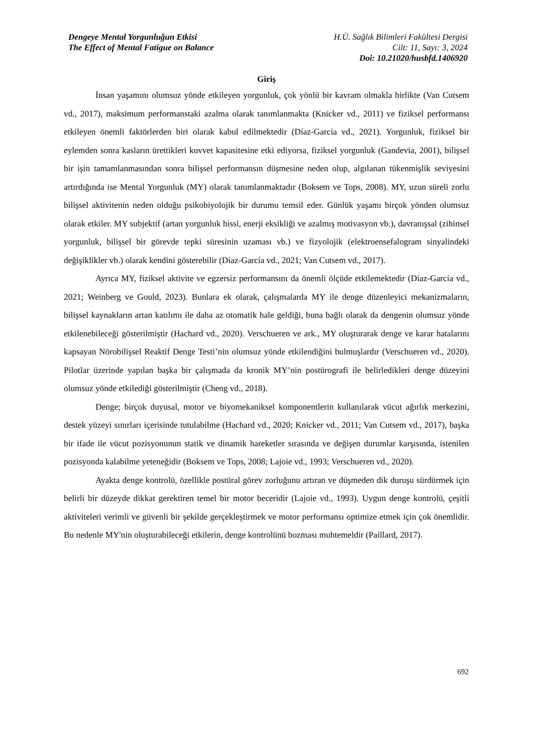Dengeye Mental Yorgunluğun Etkisi
The Effect of Mental Fatigue on Balance
H.Ü. Sağlık Bilimleri Fakültesi Dergisi
Cilt: 11, Sayı: 3, 2024
Doi: 10.21020/husbfd.1406920
Giriş
İnsan yaşamını olumsuz yönde etkileyen yorgunluk, çok yönlü bir kavram olmakla birlikte (Van Cutsem vd., 2017), maksimum performanstaki azalma olarak tanımlanmakta (Knicker vd., 2011) ve fiziksel performansı etkileyen önemli faktörlerden biri olarak kabul edilmektedir (Díaz-García vd., 2021). Yorgunluk, fiziksel bir eylemden sonra kasların ürettikleri kuvvet kapasitesine etki ediyorsa, fiziksel yorgunluk (Gandevia, 2001), bilişsel bir işin tamamlanmasından sonra bilişsel performansın düşmesine neden olup, algılanan tükenmişlik seviyesini artırdığında ise Mental Yorgunluk (MY) olarak tanımlanmaktadır (Boksem ve Tops, 2008). MY, uzun süreli zorlu bilişsel aktivitenin neden olduğu psikobiyolojik bir durumu temsil eder. Günlük yaşamı birçok yönden olumsuz olarak etkiler. MY subjektif (artan yorgunluk hissi, enerji eksikliği ve azalmış motivasyon vb.), davranışsal (zihinsel yorgunluk, bilişsel bir görevde tepki süresinin uzaması vb.) ve fizyolojik (elektroensefalogram sinyalindeki değişiklikler vb.) olarak kendini gösterebilir (Díaz-García vd., 2021; Van Cutsem vd., 2017).
Ayrıca MY, fiziksel aktivite ve egzersiz performansını da önemli ölçüde etkilemektedir (Díaz-García vd., 2021; Weinberg ve Gould, 2023). Bunlara ek olarak, çalışmalarda MY ile denge düzenleyici mekanizmaların, bilişsel kaynakların artan katılımı ile daha az otomatik hale geldiği, buna bağlı olarak da dengenin olumsuz yönde etkilenebileceği gösterilmiştir (Hachard vd., 2020). Verschueren ve ark., MY oluşturarak denge ve karar hatalarını kapsayan Nörobilişsel Reaktif Denge Testi’nin olumsuz yönde etkilendiğini bulmuşlardır (Verschueren vd., 2020). Pilotlar üzerinde yapılan başka bir çalışmada da kronik MY’nin postürografi ile belirledikleri denge düzeyini olumsuz yönde etkilediği gösterilmiştir (Cheng vd., 2018).
Denge; birçok duyusal, motor ve biyomekaniksel komponentlerin kullanılarak vücut ağırlık merkezini, destek yüzeyi sınırları içerisinde tutulabilme (Hachard vd., 2020; Knicker vd., 2011; Van Cutsem vd., 2017), başka bir ifade ile vücut pozisyonunun statik ve dinamik hareketler sırasında ve değişen durumlar karşısında, istenilen pozisyonda kalabilme yeteneğidir (Boksem ve Tops, 2008; Lajoie vd., 1993; Verschueren vd., 2020).
Ayakta denge kontrolü, özellikle postüral görev zorluğunu artıran ve düşmeden dik duruşu sürdürmek için belirli bir düzeyde dikkat gerektiren temel bir motor beceridir (Lajoie vd., 1993). Uygun denge kontrolü, çeşitli aktiviteleri verimli ve güvenli bir şekilde gerçekleştirmek ve motor performansı optimize etmek için çok önemlidir. Bu nedenle MY'nin oluşturabileceği etkilerin, denge kontrolünü bozması muhtemeldir (Paillard, 2017).
692